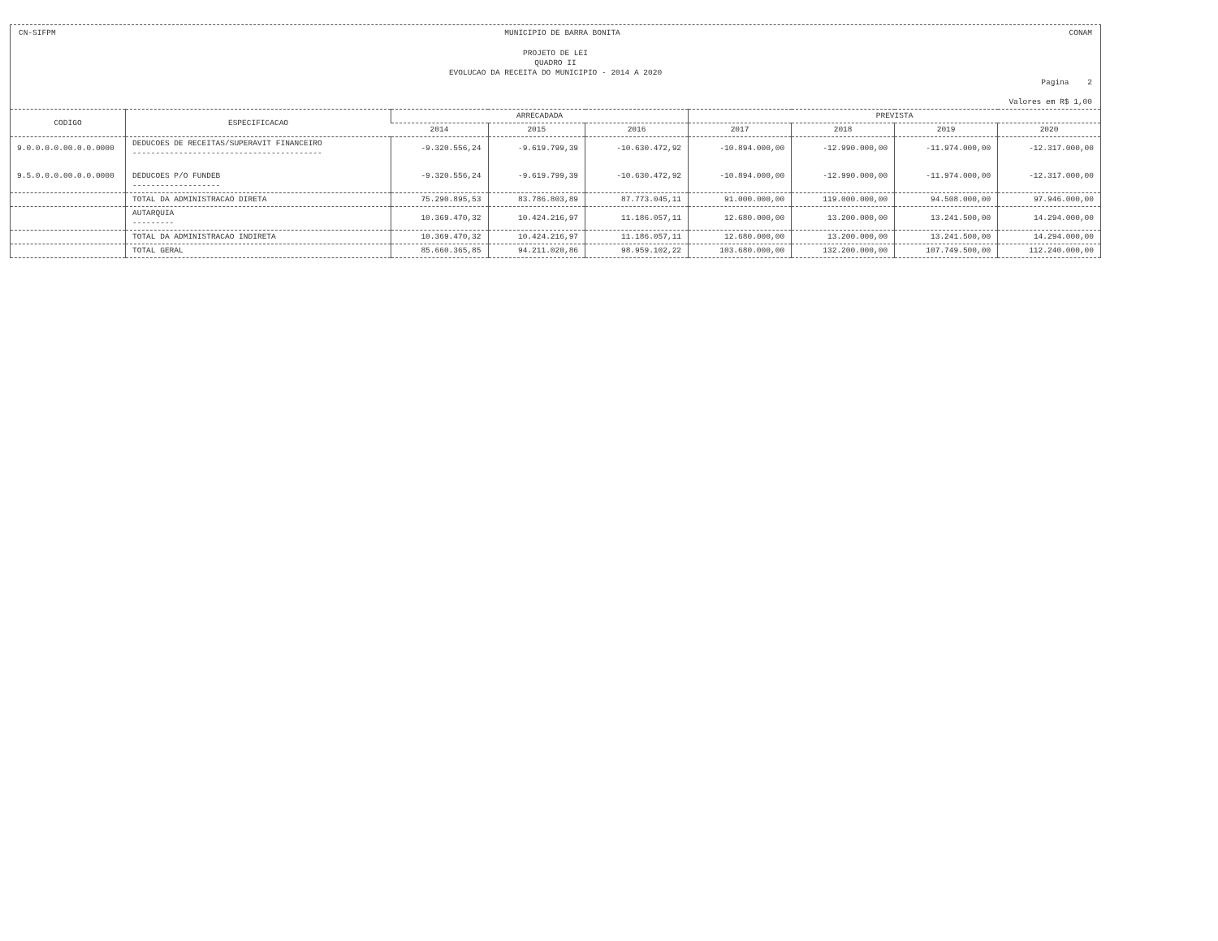CN-SIFPM MUNICIPIO DE BARRA BONITA CONAM
PROJETO DE LEI
QUADRO II
EVOLUCAO DA RECEITA DO MUNICIPIO - 2014 A 2020
Pagina 2
Valores em R$ 1,00
| CODIGO | ESPECIFICACAO | ARRECADADA | | | PREVISTA | | | |
| --- | --- | --- | --- | --- | --- | --- | --- | --- |
| | | 2014 | 2015 | 2016 | 2017 | 2018 | 2019 | 2020 |
| 9.0.0.0.0.00.0.0.0000 | DEDUCOES DE RECEITAS/SUPERAVIT FINANCEIRO ----------------------------------------- | -9.320.556,24 | -9.619.799,39 | -10.630.472,92 | -10.894.000,00 | -12.990.000,00 | -11.974.000,00 | -12.317.000,00 |
| 9.5.0.0.0.00.0.0.0000 | DEDUCOES P/O FUNDEB ------------------- | -9.320.556,24 | -9.619.799,39 | -10.630.472,92 | -10.894.000,00 | -12.990.000,00 | -11.974.000,00 | -12.317.000,00 |
| | TOTAL DA ADMINISTRACAO DIRETA | 75.290.895,53 | 83.786.803,89 | 87.773.045,11 | 91.000.000,00 | 119.000.000,00 | 94.508.000,00 | 97.946.000,00 |
| | AUTARQUIA --------- | 10.369.470,32 | 10.424.216,97 | 11.186.057,11 | 12.680.000,00 | 13.200.000,00 | 13.241.500,00 | 14.294.000,00 |
| | TOTAL DA ADMINISTRACAO INDIRETA | 10.369.470,32 | 10.424.216,97 | 11.186.057,11 | 12.680.000,00 | 13.200.000,00 | 13.241.500,00 | 14.294.000,00 |
| | TOTAL GERAL | 85.660.365,85 | 94.211.020,86 | 98.959.102,22 | 103.680.000,00 | 132.200.000,00 | 107.749.500,00 | 112.240.000,00 |